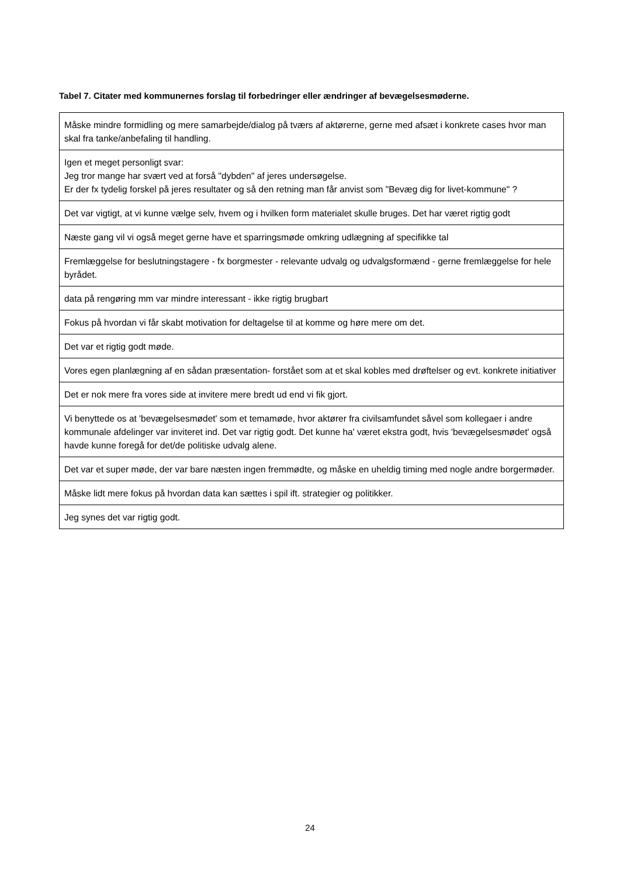Tabel 7. Citater med kommunernes forslag til forbedringer eller ændringer af bevægelsesmøderne.
| Måske mindre formidling og mere samarbejde/dialog på tværs af aktørerne, gerne med afsæt i konkrete cases hvor man skal fra tanke/anbefaling til handling. |
| Igen et meget personligt svar: Jeg tror mange har svært ved at forså "dybden" af jeres undersøgelse. Er der fx tydelig forskel på jeres resultater og så den retning man får anvist som "Bevæg dig for livet-kommune" ? |
| Det var vigtigt, at vi kunne vælge selv, hvem og i hvilken form materialet skulle bruges. Det har været rigtig godt |
| Næste gang vil vi også meget gerne have et sparringsmøde omkring udlægning af specifikke tal |
| Fremlæggelse for beslutningstagere - fx borgmester - relevante udvalg og udvalgsformænd - gerne fremlæggelse for hele byrådet. |
| data på rengøring mm var mindre interessant - ikke rigtig brugbart |
| Fokus på hvordan vi får skabt motivation for deltagelse til at komme og høre mere om det. |
| Det var et rigtig godt møde. |
| Vores egen planlægning af en sådan præsentation- forstået som at et skal kobles med drøftelser og evt. konkrete initiativer |
| Det er nok mere fra vores side at invitere mere bredt ud end vi fik gjort. |
| Vi benyttede os at 'bevægelsesmødet' som et temamøde, hvor aktører fra civilsamfundet såvel som kollegaer i andre kommunale afdelinger var inviteret ind. Det var rigtig godt. Det kunne ha' været ekstra godt, hvis 'bevægelsesmødet' også havde kunne foregå for det/de politiske udvalg alene. |
| Det var et super møde, der var bare næsten ingen fremmødte, og måske en uheldig timing med nogle andre borgermøder. |
| Måske lidt mere fokus på hvordan data kan sættes i spil ift. strategier og politikker. |
| Jeg synes det var rigtig godt. |
24